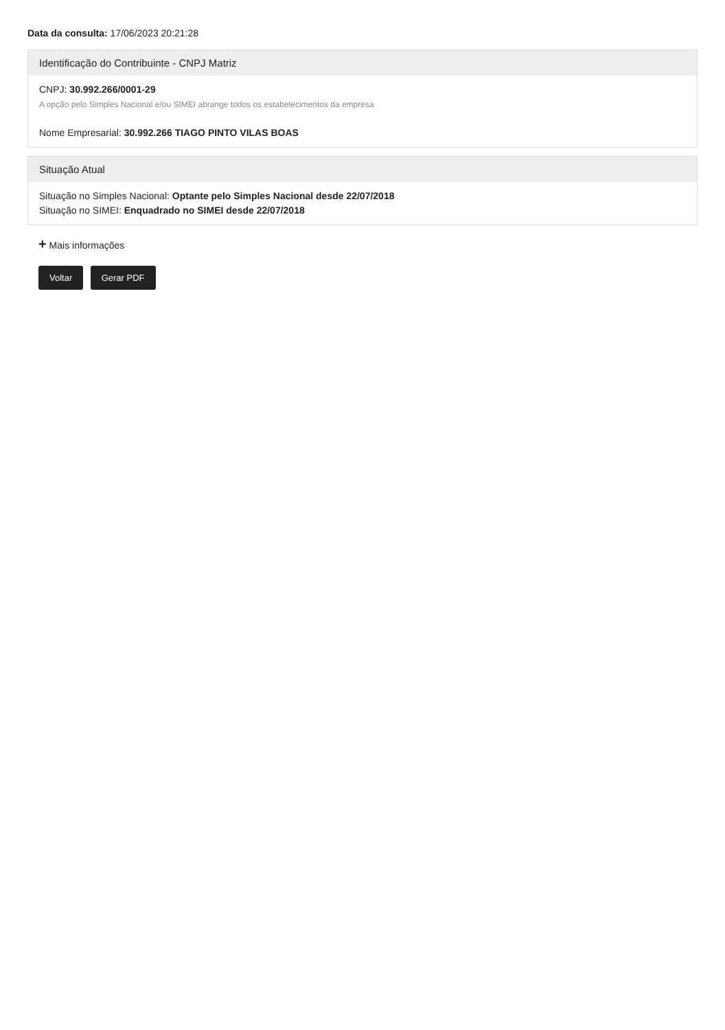Data da consulta: 17/06/2023 20:21:28
Identificação do Contribuinte - CNPJ Matriz
CNPJ: 30.992.266/0001-29
A opção pelo Simples Nacional e/ou SIMEI abrange todos os estabelecimentos da empresa
Nome Empresarial: 30.992.266 TIAGO PINTO VILAS BOAS
Situação Atual
Situação no Simples Nacional: Optante pelo Simples Nacional desde 22/07/2018
Situação no SIMEI: Enquadrado no SIMEI desde 22/07/2018
+ Mais informações
Voltar Gerar PDF